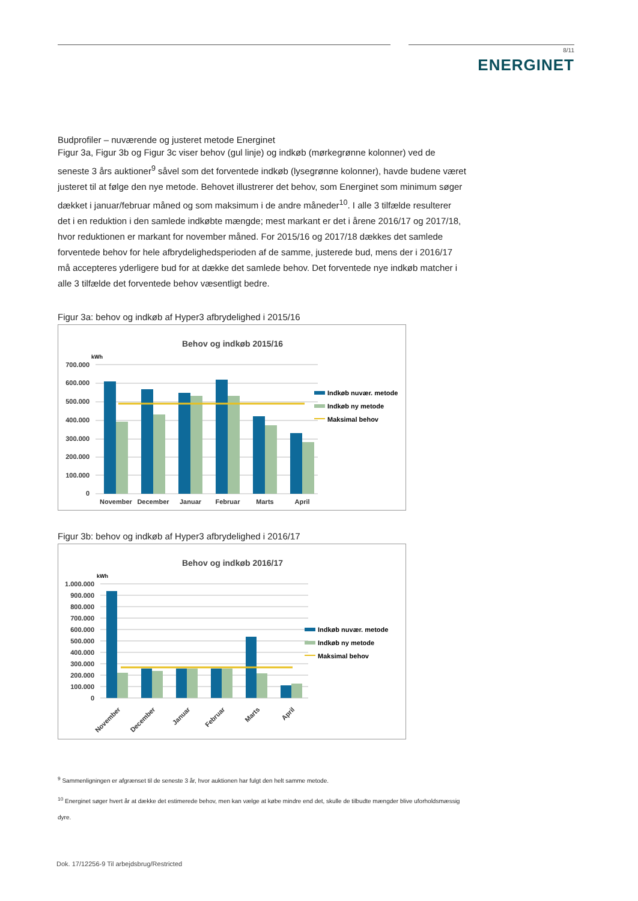8/11
ENERGINET
Budprofiler – nuværende og justeret metode Energinet
Figur 3a, Figur 3b og Figur 3c viser behov (gul linje) og indkøb (mørkegrønne kolonner) ved de seneste 3 års auktioner<sup>9</sup> såvel som det forventede indkøb (lysegrønne kolonner), havde budene været justeret til at følge den nye metode. Behovet illustrerer det behov, som Energinet som minimum søger dækket i januar/februar måned og som maksimum i de andre måneder<sup>10</sup>. I alle 3 tilfælde resulterer det i en reduktion i den samlede indkøbte mængde; mest markant er det i årene 2016/17 og 2017/18, hvor reduktionen er markant for november måned. For 2015/16 og 2017/18 dækkes det samlede forventede behov for hele afbrydelighedsperioden af de samme, justerede bud, mens der i 2016/17 må accepteres yderligere bud for at dække det samlede behov. Det forventede nye indkøb matcher i alle 3 tilfælde det forventede behov væsentligt bedre.
Figur 3a: behov og indkøb af Hyper3 afbrydelighed i 2015/16
Behov og indkøb 2015/16
kWh
700.000
600.000
500.000
400.000
300.000
200.000
100.000
0
November
December
Januar
Februar
Marts
April
Indkøb nuvær. metode
Indkøb ny metode
Maksimal behov
Figur 3b: behov og indkøb af Hyper3 afbrydelighed i 2016/17
Behov og indkøb 2016/17
kWh
1.000.000
900.000
800.000
700.000
600.000
500.000
400.000
300.000
200.000
100.000
0
November
December
Januar
Februar
Marts
April
Indkøb nuvær. metode
Indkøb ny metode
Maksimal behov
<sup>9</sup> Sammenligningen er afgrænset til de seneste 3 år, hvor auktionen har fulgt den helt samme metode.
<sup>10</sup> Energinet søger hvert år at dække det estimerede behov, men kan vælge at købe mindre end det, skulle de tilbudte mængder blive uforholdsmæssig dyre.
Dok. 17/12256-9 Til arbejdsbrug/Restricted